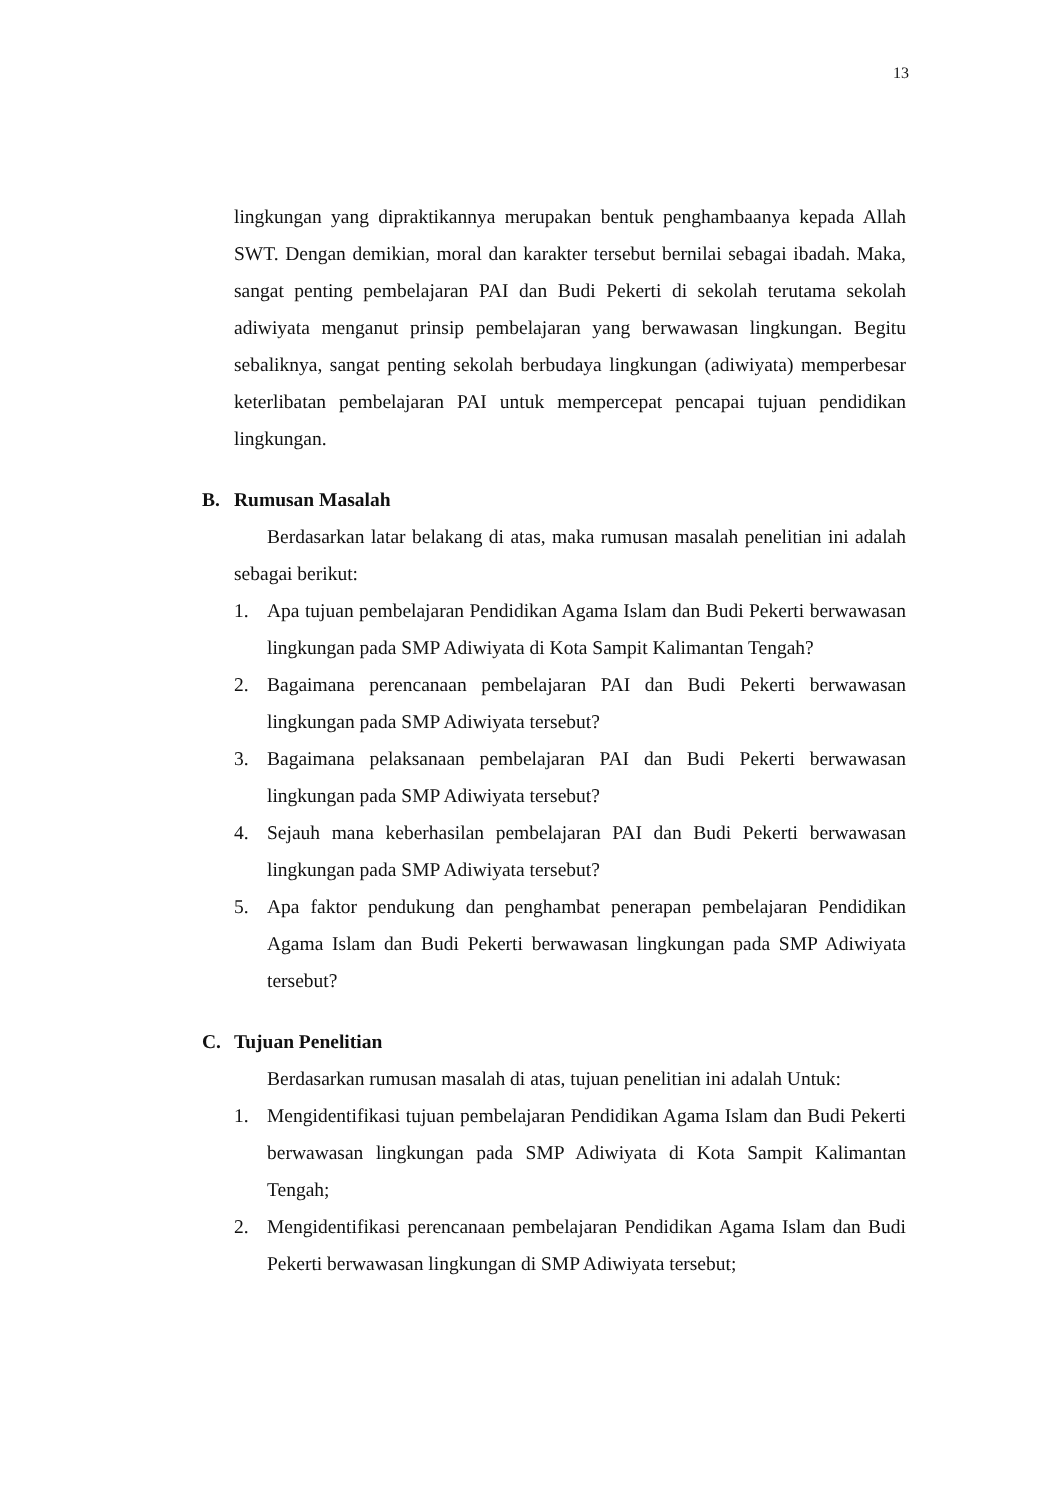13
lingkungan yang dipraktikannya merupakan bentuk penghambaanya kepada Allah SWT. Dengan demikian, moral dan karakter tersebut bernilai sebagai ibadah. Maka, sangat penting pembelajaran PAI dan Budi Pekerti di sekolah terutama sekolah adiwiyata menganut prinsip pembelajaran yang berwawasan lingkungan. Begitu sebaliknya, sangat penting sekolah berbudaya lingkungan (adiwiyata) memperbesar keterlibatan pembelajaran PAI untuk mempercepat pencapai tujuan pendidikan lingkungan.
B. Rumusan Masalah
Berdasarkan latar belakang di atas, maka rumusan masalah penelitian ini adalah sebagai berikut:
1. Apa tujuan pembelajaran Pendidikan Agama Islam dan Budi Pekerti berwawasan lingkungan pada SMP Adiwiyata di Kota Sampit Kalimantan Tengah?
2. Bagaimana perencanaan pembelajaran PAI dan Budi Pekerti berwawasan lingkungan pada SMP Adiwiyata tersebut?
3. Bagaimana pelaksanaan pembelajaran PAI dan Budi Pekerti berwawasan lingkungan pada SMP Adiwiyata tersebut?
4. Sejauh mana keberhasilan pembelajaran PAI dan Budi Pekerti berwawasan lingkungan pada SMP Adiwiyata tersebut?
5. Apa faktor pendukung dan penghambat penerapan pembelajaran Pendidikan Agama Islam dan Budi Pekerti berwawasan lingkungan pada SMP Adiwiyata tersebut?
C. Tujuan Penelitian
Berdasarkan rumusan masalah di atas, tujuan penelitian ini adalah Untuk:
1. Mengidentifikasi tujuan pembelajaran Pendidikan Agama Islam dan Budi Pekerti berwawasan lingkungan pada SMP Adiwiyata di Kota Sampit Kalimantan Tengah;
2. Mengidentifikasi perencanaan pembelajaran Pendidikan Agama Islam dan Budi Pekerti berwawasan lingkungan di SMP Adiwiyata tersebut;